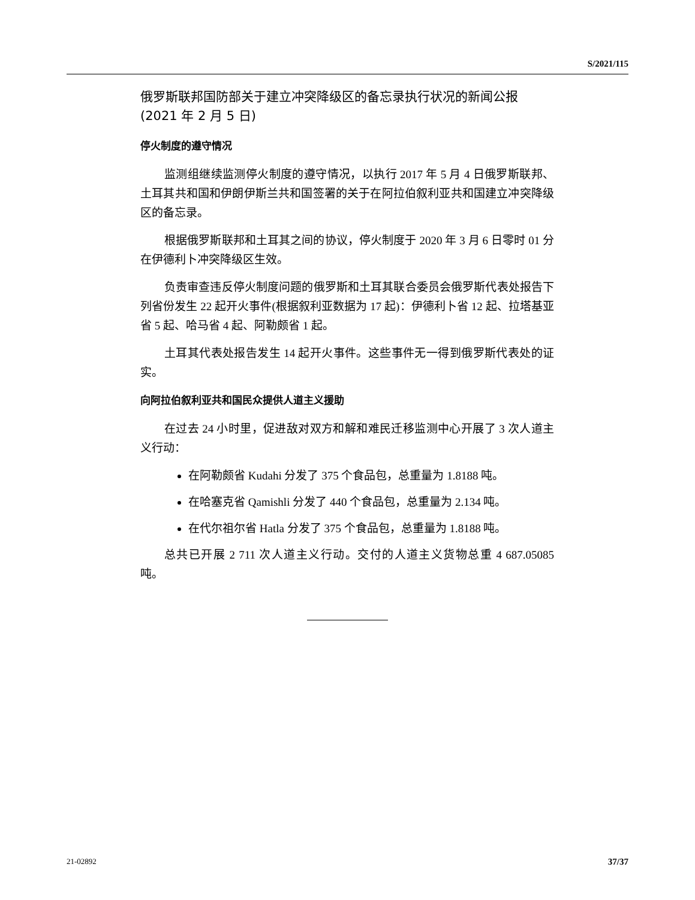S/2021/115
俄罗斯联邦国防部关于建立冲突降级区的备忘录执行状况的新闻公报
(2021 年 2 月 5 日)
停火制度的遵守情况
监测组继续监测停火制度的遵守情况，以执行 2017 年 5 月 4 日俄罗斯联邦、土耳其共和国和伊朗伊斯兰共和国签署的关于在阿拉伯叙利亚共和国建立冲突降级区的备忘录。
根据俄罗斯联邦和土耳其之间的协议，停火制度于 2020 年 3 月 6 日零时 01 分在伊德利卜冲突降级区生效。
负责审查违反停火制度问题的俄罗斯和土耳其联合委员会俄罗斯代表处报告下列省份发生 22 起开火事件(根据叙利亚数据为 17 起)：伊德利卜省 12 起、拉塔基亚省 5 起、哈马省 4 起、阿勒颇省 1 起。
土耳其代表处报告发生 14 起开火事件。这些事件无一得到俄罗斯代表处的证实。
向阿拉伯叙利亚共和国民众提供人道主义援助
在过去 24 小时里，促进敌对双方和解和难民迁移监测中心开展了 3 次人道主义行动：
在阿勒颇省 Kudahi 分发了 375 个食品包，总重量为 1.8188 吨。
在哈塞克省 Qamishli 分发了 440 个食品包，总重量为 2.134 吨。
在代尔祖尔省 Hatla 分发了 375 个食品包，总重量为 1.8188 吨。
总共已开展 2 711 次人道主义行动。交付的人道主义货物总重 4 687.05085 吨。
21-02892 37/37